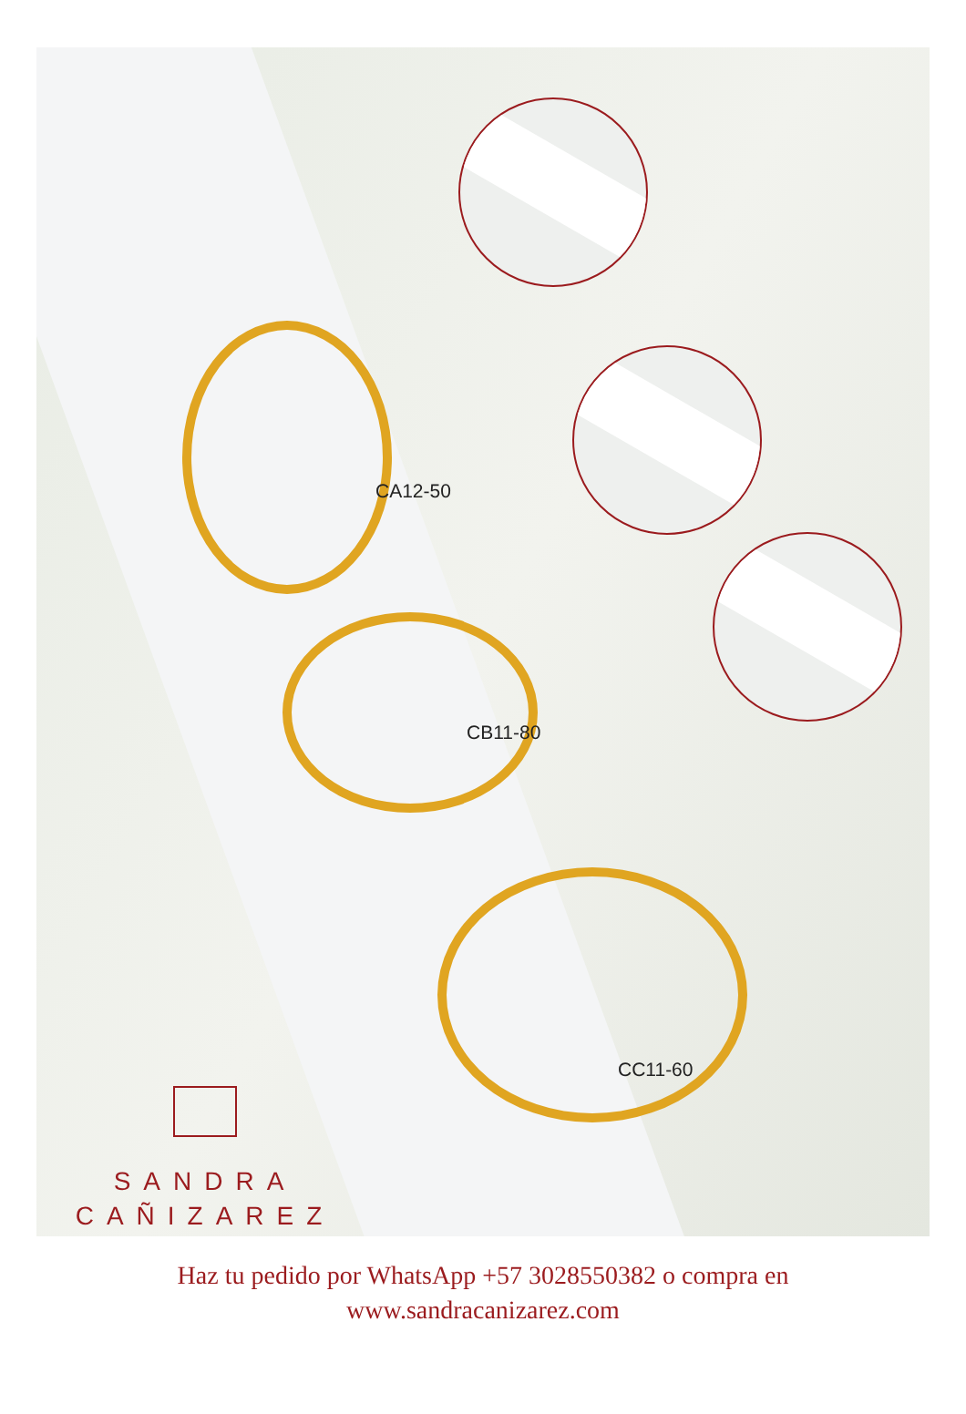CA12-50
CB11-80
CC11-60
SANDRA
CAÑIZAREZ
Haz tu pedido por WhatsApp +57 3028550382 o compra en
www.sandracanizarez.com